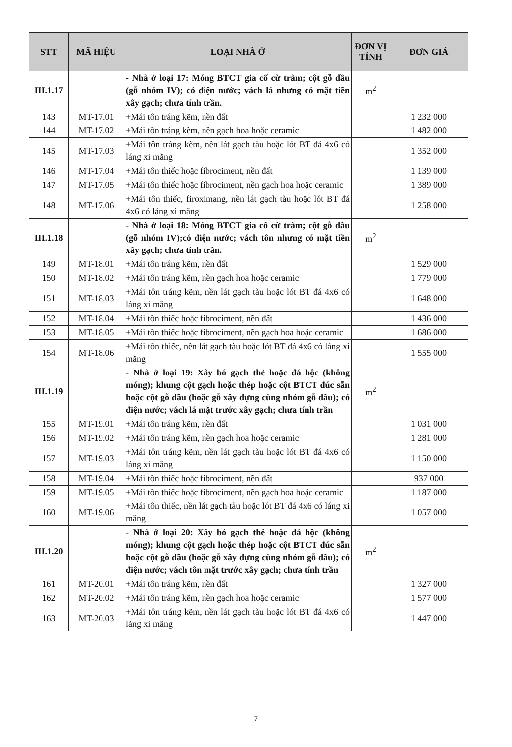| STT | MÃ HIỆU | LOẠI NHÀ Ở | ĐƠN VỊ TÍNH | ĐƠN GIÁ |
| --- | --- | --- | --- | --- |
| III.1.17 | | - Nhà ở loại 17: Móng BTCT gia cố cừ tràm; cột gỗ dầu (gỗ nhóm IV); có điện nước; vách lá nhưng có mặt tiền xây gạch; chưa tính trần. | m<sup>2</sup> | |
| 143 | MT-17.01 | +Mái tôn tráng kẽm, nền đất | | 1 232 000 |
| 144 | MT-17.02 | +Mái tôn tráng kẽm, nền gạch hoa hoặc ceramic | | 1 482 000 |
| 145 | MT-17.03 | +Mái tôn tráng kẽm, nền lát gạch tàu hoặc lót BT đá 4x6 có láng xi măng | | 1 352 000 |
| 146 | MT-17.04 | +Mái tôn thiếc hoặc fibrociment, nền đất | | 1 139 000 |
| 147 | MT-17.05 | +Mái tôn thiếc hoặc fibrociment, nền gạch hoa hoặc ceramic | | 1 389 000 |
| 148 | MT-17.06 | +Mái tôn thiếc, firoximang, nền lát gạch tàu hoặc lót BT đá 4x6 có láng xi măng | | 1 258 000 |
| III.1.18 | | - Nhà ở loại 18: Móng BTCT gia cố cừ tràm; cột gỗ dầu (gỗ nhóm IV);có điện nước; vách tôn nhưng có mặt tiền xây gạch; chưa tính trần. | m<sup>2</sup> | |
| 149 | MT-18.01 | +Mái tôn tráng kẽm, nền đất | | 1 529 000 |
| 150 | MT-18.02 | +Mái tôn tráng kẽm, nền gạch hoa hoặc ceramic | | 1 779 000 |
| 151 | MT-18.03 | +Mái tôn tráng kẽm, nền lát gạch tàu hoặc lót BT đá 4x6 có láng xi măng | | 1 648 000 |
| 152 | MT-18.04 | +Mái tôn thiếc hoặc fibrociment, nền đất | | 1 436 000 |
| 153 | MT-18.05 | +Mái tôn thiếc hoặc fibrociment, nền gạch hoa hoặc ceramic | | 1 686 000 |
| 154 | MT-18.06 | +Mái tôn thiếc, nền lát gạch tàu hoặc lót BT đá 4x6 có láng xi măng | | 1 555 000 |
| III.1.19 | | - Nhà ở loại 19: Xây bó gạch thẻ hoặc đá hộc (không móng); khung cột gạch hoặc thép hoặc cột BTCT đúc sẵn hoặc cột gỗ dầu (hoặc gỗ xây dựng cùng nhóm gỗ dầu); có điện nước; vách lá mặt trước xây gạch; chưa tính trần | m<sup>2</sup> | |
| 155 | MT-19.01 | +Mái tôn tráng kẽm, nền đất | | 1 031 000 |
| 156 | MT-19.02 | +Mái tôn tráng kẽm, nền gạch hoa hoặc ceramic | | 1 281 000 |
| 157 | MT-19.03 | +Mái tôn tráng kẽm, nền lát gạch tàu hoặc lót BT đá 4x6 có láng xi măng | | 1 150 000 |
| 158 | MT-19.04 | +Mái tôn thiếc hoặc fibrociment, nền đất | | 937 000 |
| 159 | MT-19.05 | +Mái tôn thiếc hoặc fibrociment, nền gạch hoa hoặc ceramic | | 1 187 000 |
| 160 | MT-19.06 | +Mái tôn thiếc, nền lát gạch tàu hoặc lót BT đá 4x6 có láng xi măng | | 1 057 000 |
| III.1.20 | | - Nhà ở loại 20: Xây bó gạch thẻ hoặc đá hộc (không móng); khung cột gạch hoặc thép hoặc cột BTCT đúc sẵn hoặc cột gỗ dầu (hoặc gỗ xây dựng cùng nhóm gỗ dầu); có điện nước; vách tôn mặt trước xây gạch; chưa tính trần | m<sup>2</sup> | |
| 161 | MT-20.01 | +Mái tôn tráng kẽm, nền đất | | 1 327 000 |
| 162 | MT-20.02 | +Mái tôn tráng kẽm, nền gạch hoa hoặc ceramic | | 1 577 000 |
| 163 | MT-20.03 | +Mái tôn tráng kẽm, nền lát gạch tàu hoặc lót BT đá 4x6 có láng xi măng | | 1 447 000 |
7